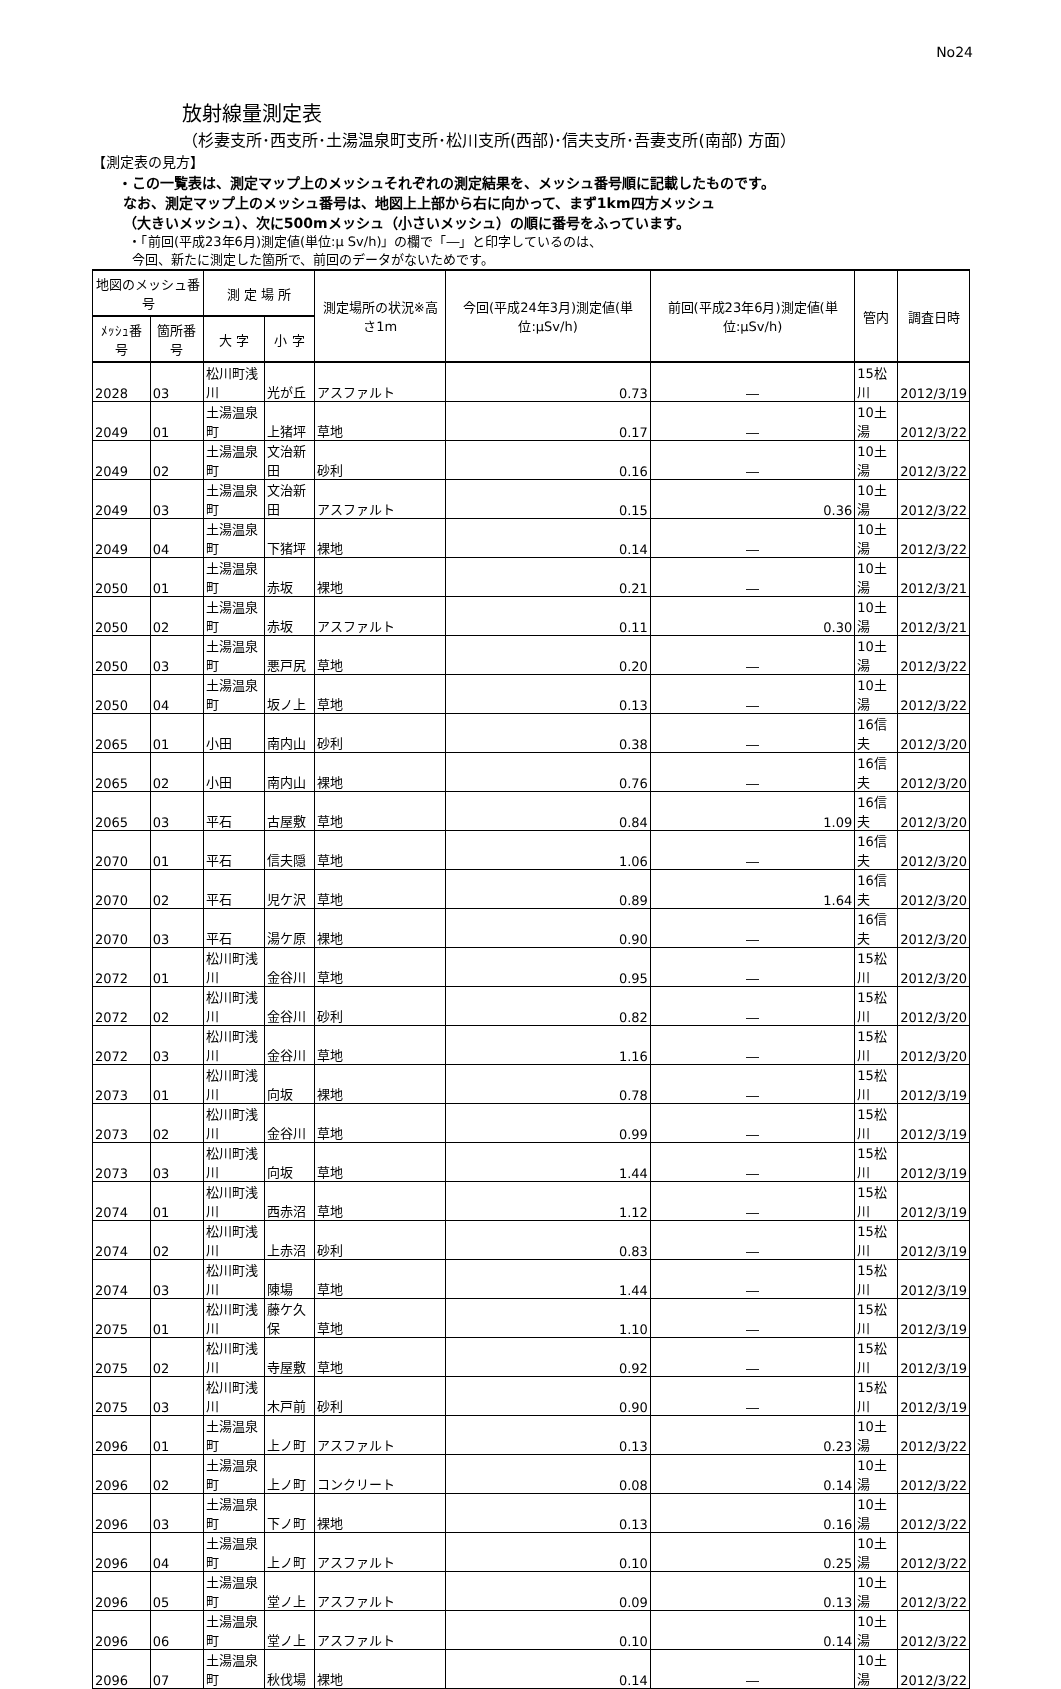No24
放射線量測定表
（杉妻支所･西支所･土湯温泉町支所･松川支所(西部)･信夫支所･吾妻支所(南部) 方面）
【測定表の見方】
・この一覧表は、測定マップ上のメッシュそれぞれの測定結果を、メッシュ番号順に記載したものです。
なお、測定マップ上のメッシュ番号は、地図上上部から右に向かって、まず1km四方メッシュ
（大きいメッシュ）、次に500mメッシュ（小さいメッシュ）の順に番号をふっています。
・「前回(平成23年6月)測定値(単位:μ Sv/h)」の欄で「―」と印字しているのは、
今回、新たに測定した箇所で、前回のデータがないためです。
| 地図のメッシュ番号 | | 測 定 場 所 | | 測定場所の状況※高さ1m | 今回(平成24年3月)測定値(単位:μSv/h) | 前回(平成23年6月)測定値(単位:μSv/h) | 管内 | 調査日時 |
| --- | --- | --- | --- | --- | --- | --- | --- | --- |
| ﾒｯｼｭ番号 | 箇所番号 | 大 字 | 小 字 | | | | | |
| 2028 | 03 | 松川町浅川 | 光が丘 | アスファルト | 0.73 | ― | 15松川 | 2012/3/19 |
| 2049 | 01 | 土湯温泉町 | 上猪坪 | 草地 | 0.17 | ― | 10土湯 | 2012/3/22 |
| 2049 | 02 | 土湯温泉町 | 文治新田 | 砂利 | 0.16 | ― | 10土湯 | 2012/3/22 |
| 2049 | 03 | 土湯温泉町 | 文治新田 | アスファルト | 0.15 | 0.36 | 10土湯 | 2012/3/22 |
| 2049 | 04 | 土湯温泉町 | 下猪坪 | 裸地 | 0.14 | ― | 10土湯 | 2012/3/22 |
| 2050 | 01 | 土湯温泉町 | 赤坂 | 裸地 | 0.21 | ― | 10土湯 | 2012/3/21 |
| 2050 | 02 | 土湯温泉町 | 赤坂 | アスファルト | 0.11 | 0.30 | 10土湯 | 2012/3/21 |
| 2050 | 03 | 土湯温泉町 | 悪戸尻 | 草地 | 0.20 | ― | 10土湯 | 2012/3/22 |
| 2050 | 04 | 土湯温泉町 | 坂ノ上 | 草地 | 0.13 | ― | 10土湯 | 2012/3/22 |
| 2065 | 01 | 小田 | 南内山 | 砂利 | 0.38 | ― | 16信夫 | 2012/3/20 |
| 2065 | 02 | 小田 | 南内山 | 裸地 | 0.76 | ― | 16信夫 | 2012/3/20 |
| 2065 | 03 | 平石 | 古屋敷 | 草地 | 0.84 | 1.09 | 16信夫 | 2012/3/20 |
| 2070 | 01 | 平石 | 信夫隠 | 草地 | 1.06 | ― | 16信夫 | 2012/3/20 |
| 2070 | 02 | 平石 | 児ケ沢 | 草地 | 0.89 | 1.64 | 16信夫 | 2012/3/20 |
| 2070 | 03 | 平石 | 湯ケ原 | 裸地 | 0.90 | ― | 16信夫 | 2012/3/20 |
| 2072 | 01 | 松川町浅川 | 金谷川 | 草地 | 0.95 | ― | 15松川 | 2012/3/20 |
| 2072 | 02 | 松川町浅川 | 金谷川 | 砂利 | 0.82 | ― | 15松川 | 2012/3/20 |
| 2072 | 03 | 松川町浅川 | 金谷川 | 草地 | 1.16 | ― | 15松川 | 2012/3/20 |
| 2073 | 01 | 松川町浅川 | 向坂 | 裸地 | 0.78 | ― | 15松川 | 2012/3/19 |
| 2073 | 02 | 松川町浅川 | 金谷川 | 草地 | 0.99 | ― | 15松川 | 2012/3/19 |
| 2073 | 03 | 松川町浅川 | 向坂 | 草地 | 1.44 | ― | 15松川 | 2012/3/19 |
| 2074 | 01 | 松川町浅川 | 西赤沼 | 草地 | 1.12 | ― | 15松川 | 2012/3/19 |
| 2074 | 02 | 松川町浅川 | 上赤沼 | 砂利 | 0.83 | ― | 15松川 | 2012/3/19 |
| 2074 | 03 | 松川町浅川 | 陳場 | 草地 | 1.44 | ― | 15松川 | 2012/3/19 |
| 2075 | 01 | 松川町浅川 | 藤ケ久保 | 草地 | 1.10 | ― | 15松川 | 2012/3/19 |
| 2075 | 02 | 松川町浅川 | 寺屋敷 | 草地 | 0.92 | ― | 15松川 | 2012/3/19 |
| 2075 | 03 | 松川町浅川 | 木戸前 | 砂利 | 0.90 | ― | 15松川 | 2012/3/19 |
| 2096 | 01 | 土湯温泉町 | 上ノ町 | アスファルト | 0.13 | 0.23 | 10土湯 | 2012/3/22 |
| 2096 | 02 | 土湯温泉町 | 上ノ町 | コンクリート | 0.08 | 0.14 | 10土湯 | 2012/3/22 |
| 2096 | 03 | 土湯温泉町 | 下ノ町 | 裸地 | 0.13 | 0.16 | 10土湯 | 2012/3/22 |
| 2096 | 04 | 土湯温泉町 | 上ノ町 | アスファルト | 0.10 | 0.25 | 10土湯 | 2012/3/22 |
| 2096 | 05 | 土湯温泉町 | 堂ノ上 | アスファルト | 0.09 | 0.13 | 10土湯 | 2012/3/22 |
| 2096 | 06 | 土湯温泉町 | 堂ノ上 | アスファルト | 0.10 | 0.14 | 10土湯 | 2012/3/22 |
| 2096 | 07 | 土湯温泉町 | 秋伐場 | 裸地 | 0.14 | ― | 10土湯 | 2012/3/22 |